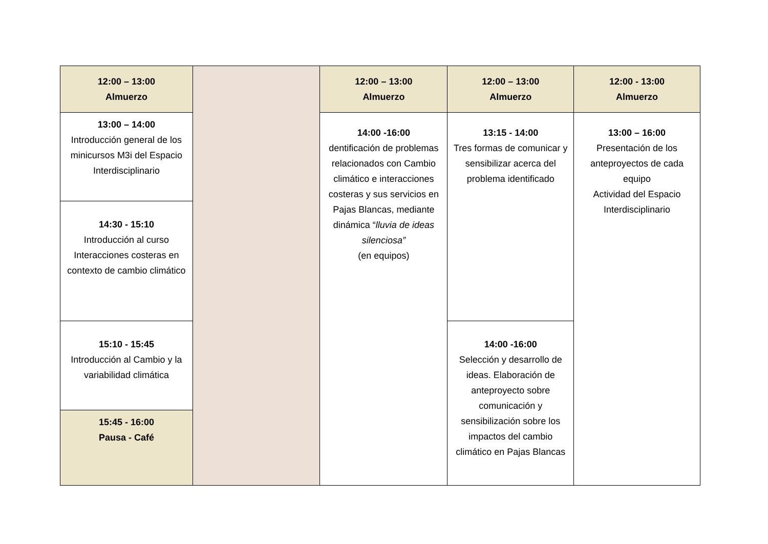| 12:00 – 13:00 Almuerzo | | 12:00 – 13:00 Almuerzo | 12:00 – 13:00 Almuerzo | 12:00 - 13:00 Almuerzo |
| 13:00 – 14:00 Introducción general de los minicursos M3i del Espacio Interdisciplinario | | 14:00 -16:00 dentificación de problemas relacionados con Cambio climático e interacciones costeras y sus servicios en Pajas Blancas, mediante dinámica “ lluvia de ideas silenciosa” (en equipos) | 13:15 - 14:00 Tres formas de comunicar y sensibilizar acerca del problema identificado | 13:00 – 16:00 Presentación de los anteproyectos de cada equipo Actividad del Espacio Interdisciplinario |
| 14:30 - 15:10 Introducción al curso Interacciones costeras en contexto de cambio climático | | | | |
| 15:10 - 15:45 Introducción al Cambio y la variabilidad climática | | | 14:00 -16:00 Selección y desarrollo de ideas. Elaboración de anteproyecto sobre comunicación y sensibilización sobre los impactos del cambio climático en Pajas Blancas | |
| 15:45 - 16:00 Pausa - Café | | | | |